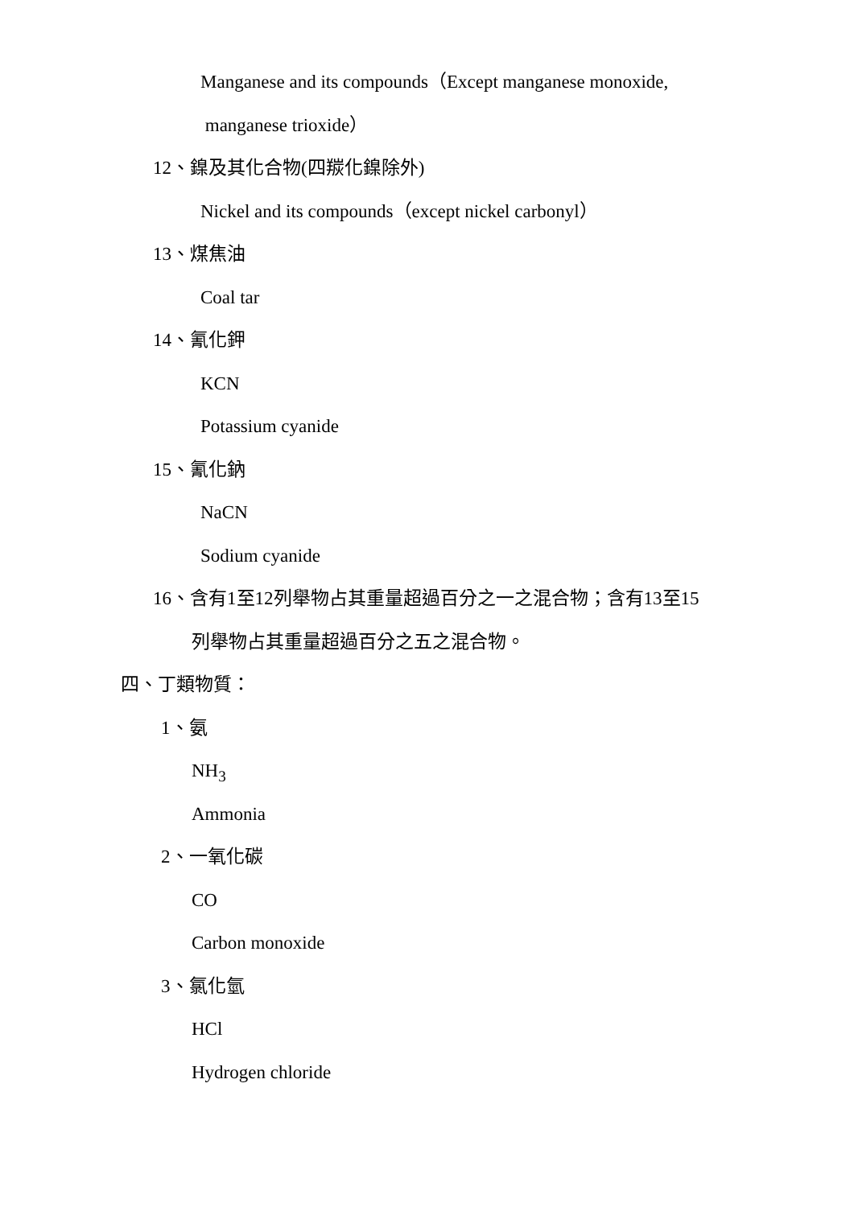Manganese and its compounds（Except manganese monoxide,
manganese trioxide）
12、鎳及其化合物(四羰化鎳除外)
Nickel and its compounds（except nickel carbonyl）
13、煤焦油
Coal tar
14、氰化鉀
KCN
Potassium cyanide
15、氰化鈉
NaCN
Sodium cyanide
16、含有1至12列舉物占其重量超過百分之一之混合物；含有13至15
列舉物占其重量超過百分之五之混合物。
四、丁類物質：
1、氨
NH<sub>3</sub>
Ammonia
2、一氧化碳
CO
Carbon monoxide
3、氯化氫
HCl
Hydrogen chloride